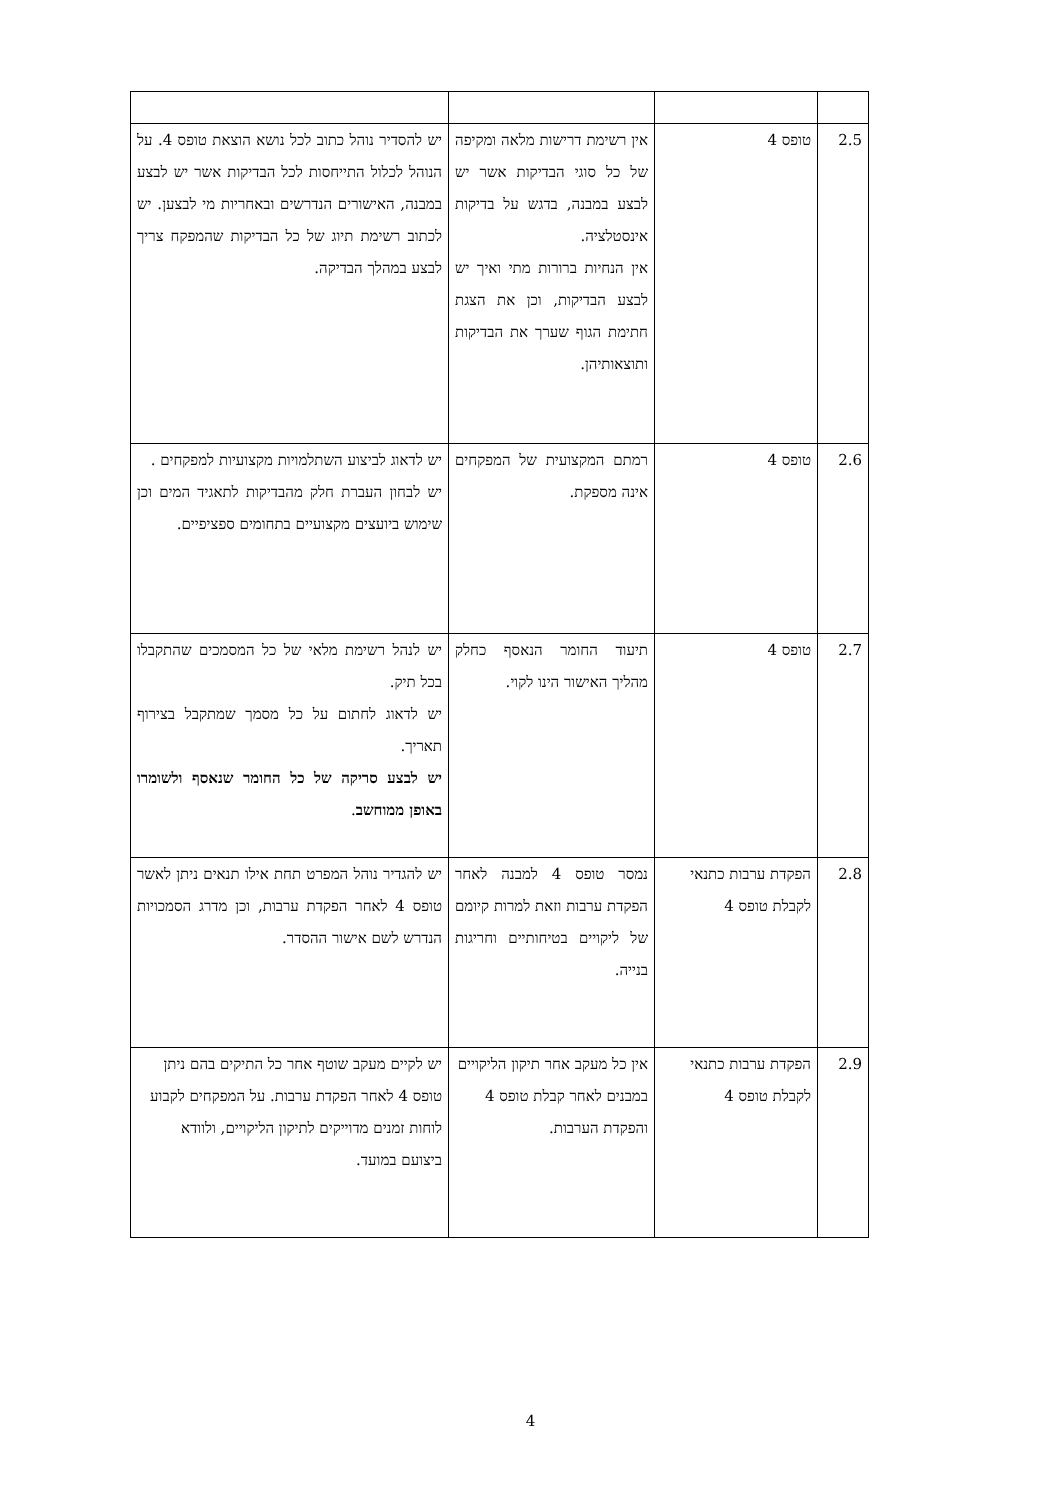| 2.5 | טופס 4 | אין רשימת דרישות מלאה ומקיפה של כל סוגי הבדיקות אשר יש לבצע במבנה, בדגש על בדיקות אינסטלציה. אין הנחיות ברורות מתי ואיך יש לבצע הבדיקות, וכן את הצגת חתימת הגוף שערך את הבדיקות ותוצאותיהן. | יש להסדיר נוהל כתוב לכל נושא הוצאת טופס 4. על הנוהל לכלול התייחסות לכל הבדיקות אשר יש לבצע במבנה, האישורים הנדרשים ובאחריות מי לבצען. יש לכתוב רשימת תיוג של כל הבדיקות שהמפקח צריך לבצע במהלך הבדיקה. |
| 2.6 | טופס 4 | רמתם המקצועית של המפקחים אינה מספקת. | יש לדאוג לביצוע השתלמויות מקצועיות למפקחים . יש לבחון העברת חלק מהבדיקות לתאגיד המים וכן שימוש ביועצים מקצועיים בתחומים ספציפיים. |
| 2.7 | טופס 4 | תיעוד החומר הנאסף כחלק מהליך האישור הינו לקוי. | יש לנהל רשימת מלאי של כל המסמכים שהתקבלו בכל תיק. יש לדאוג לחתום על כל מסמך שמתקבל בצירוף תאריך. יש לבצע סריקה של כל החומר שנאסף ולשומרו באופן ממוחשב . |
| 2.8 | הפקדת ערבות כתנאי לקבלת טופס 4 | נמסר טופס 4 למבנה לאחר הפקדת ערבות וזאת למרות קיומם של ליקויים בטיחותיים וחריגות בנייה. | יש להגדיר נוהל המפרט תחת אילו תנאים ניתן לאשר טופס 4 לאחר הפקדת ערבות, וכן מדרג הסמכויות הנדרש לשם אישור ההסדר. |
| 2.9 | הפקדת ערבות כתנאי לקבלת טופס 4 | אין כל מעקב אחר תיקון הליקויים במבנים לאחר קבלת טופס 4 והפקדת הערבות. | יש לקיים מעקב שוטף אחר כל התיקים בהם ניתן טופס 4 לאחר הפקדת ערבות. על המפקחים לקבוע לוחות זמנים מדוייקים לתיקון הליקויים, ולוודא ביצועם במועד. |
4